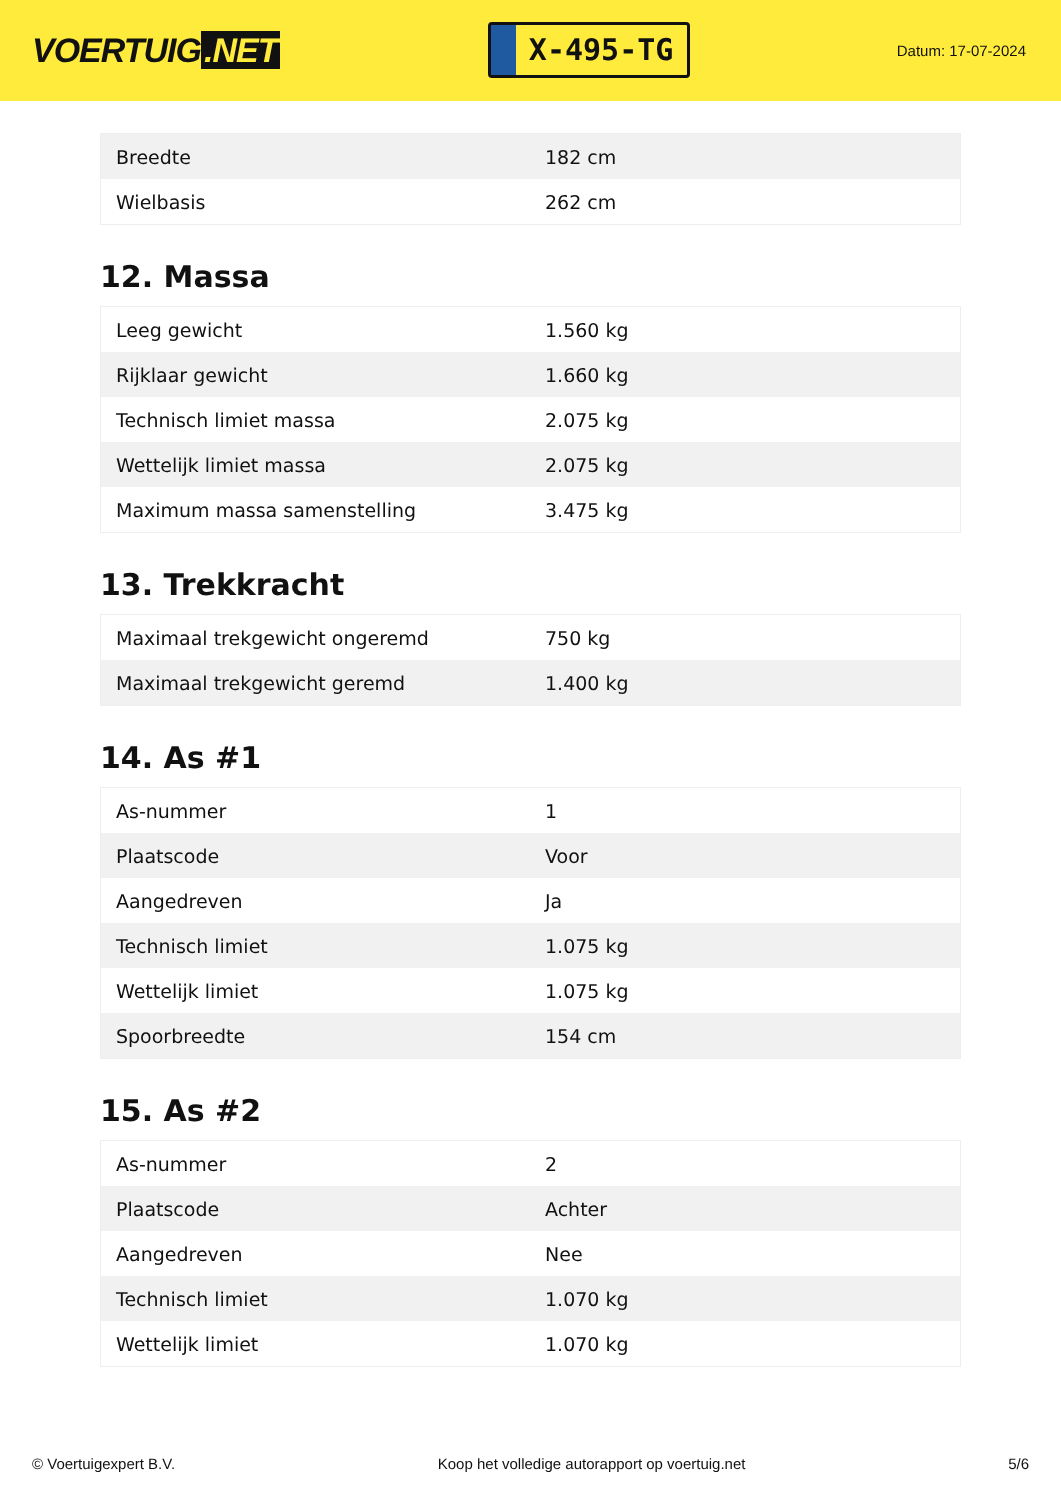VOERTUIG.NET
X-495-TG
Datum: 17-07-2024
| Breedte | 182 cm |
| Wielbasis | 262 cm |
12. Massa
| Leeg gewicht | 1.560 kg |
| Rijklaar gewicht | 1.660 kg |
| Technisch limiet massa | 2.075 kg |
| Wettelijk limiet massa | 2.075 kg |
| Maximum massa samenstelling | 3.475 kg |
13. Trekkracht
| Maximaal trekgewicht ongeremd | 750 kg |
| Maximaal trekgewicht geremd | 1.400 kg |
14. As #1
| As-nummer | 1 |
| Plaatscode | Voor |
| Aangedreven | Ja |
| Technisch limiet | 1.075 kg |
| Wettelijk limiet | 1.075 kg |
| Spoorbreedte | 154 cm |
15. As #2
| As-nummer | 2 |
| Plaatscode | Achter |
| Aangedreven | Nee |
| Technisch limiet | 1.070 kg |
| Wettelijk limiet | 1.070 kg |
© Voertuigexpert B.V. Koop het volledige autorapport op voertuig.net 5/6